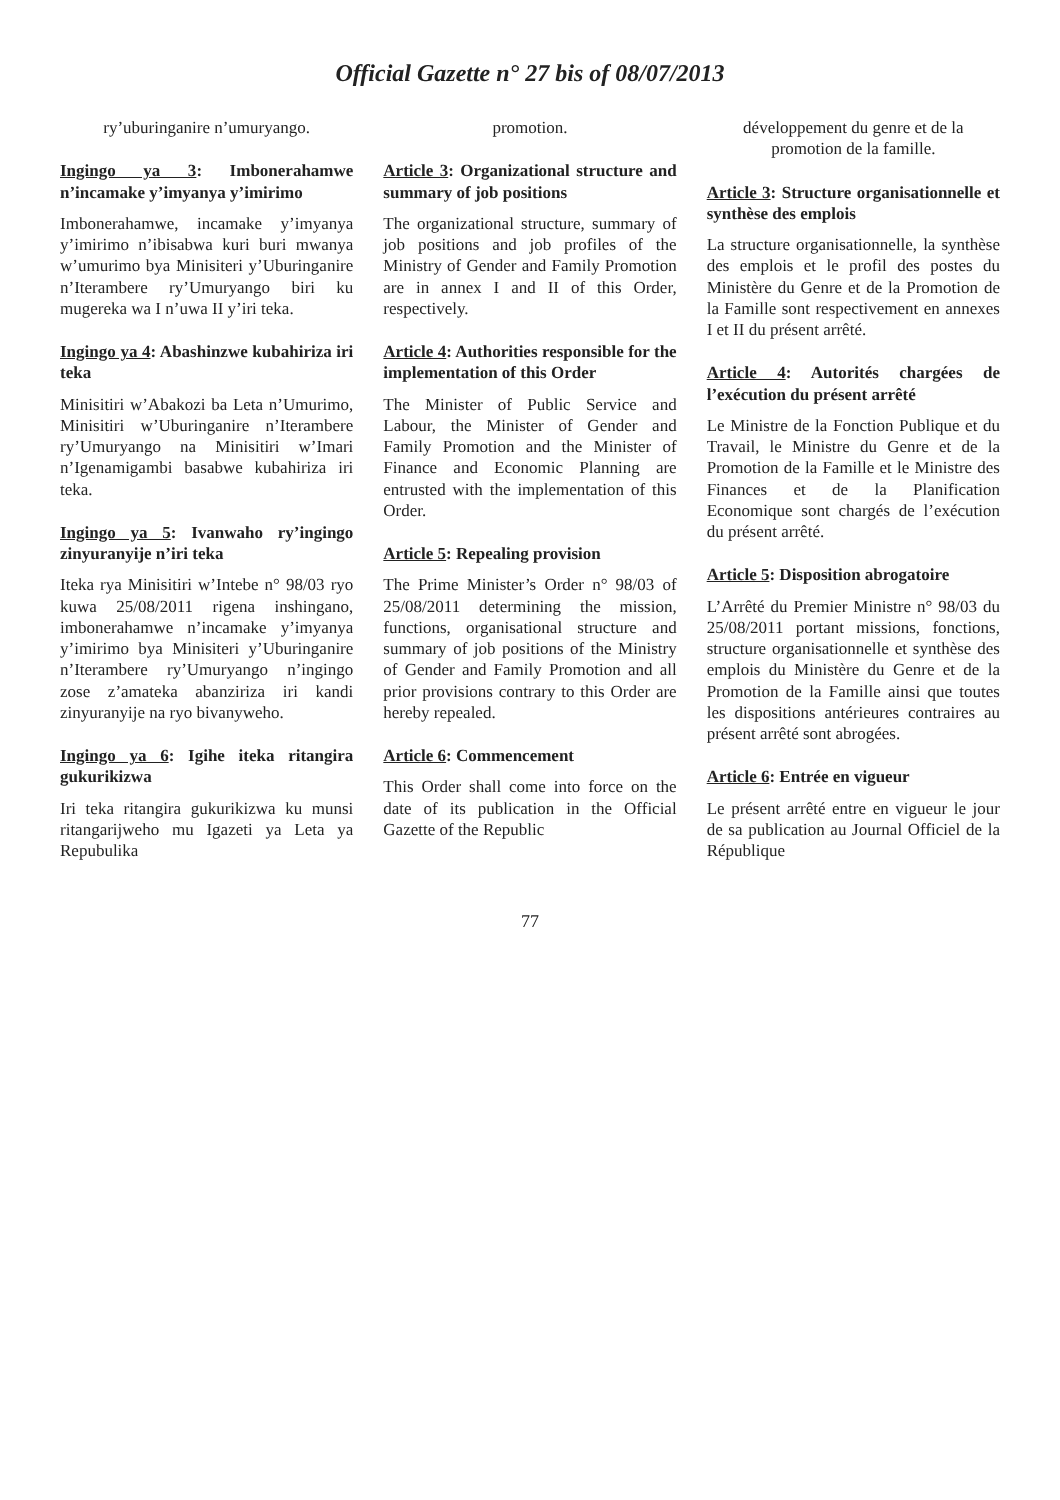Official Gazette n° 27 bis of 08/07/2013
ry’uburinganire n’umuryango.
Ingingo ya 3: Imbonerahamwe n’incamake y’imyanya y’imirimo
Imbonerahamwe, incamake y’imyanya y’imirimo n’ibisabwa kuri buri mwanya w’umurimo bya Minisiteri y’Uburinganire n’Iterambere ry’Umuryango biri ku mugereka wa I n’uwa II y’iri teka.
Ingingo ya 4: Abashinzwe kubahiriza iri teka
Minisitiri w’Abakozi ba Leta n’Umurimo, Minisitiri w’Uburinganire n’Iterambere ry’Umuryango na Minisitiri w’Imari n’Igenamigambi basabwe kubahiriza iri teka.
Ingingo ya 5: Ivanwaho ry’ingingo zinyuranyije n’iri teka
Iteka rya Minisitiri w’Intebe n° 98/03 ryo kuwa 25/08/2011 rigena inshingano, imbonerahamwe n’incamake y’imyanya y’imirimo bya Minisiteri y’Uburinganire n’Iterambere ry’Umuryango n’ingingo zose z’amateka abanziriza iri kandi zinyuranyije na ryo bivanyweho.
Ingingo ya 6: Igihe iteka ritangira gukurikizwa
Iri teka ritangira gukurikizwa ku munsi ritangarijweho mu Igazeti ya Leta ya Repubulika
promotion.
Article 3: Organizational structure and summary of job positions
The organizational structure, summary of job positions and job profiles of the Ministry of Gender and Family Promotion are in annex I and II of this Order, respectively.
Article 4: Authorities responsible for the implementation of this Order
The Minister of Public Service and Labour, the Minister of Gender and Family Promotion and the Minister of Finance and Economic Planning are entrusted with the implementation of this Order.
Article 5: Repealing provision
The Prime Minister’s Order n° 98/03 of 25/08/2011 determining the mission, functions, organisational structure and summary of job positions of the Ministry of Gender and Family Promotion and all prior provisions contrary to this Order are hereby repealed.
Article 6: Commencement
This Order shall come into force on the date of its publication in the Official Gazette of the Republic
développement du genre et de la promotion de la famille.
Article 3: Structure organisationnelle et synthèse des emplois
La structure organisationnelle, la synthèse des emplois et le profil des postes du Ministère du Genre et de la Promotion de la Famille sont respectivement en annexes I et II du présent arrêté.
Article 4: Autorités chargées de l’exécution du présent arrêté
Le Ministre de la Fonction Publique et du Travail, le Ministre du Genre et de la Promotion de la Famille et le Ministre des Finances et de la Planification Economique sont chargés de l’exécution du présent arrêté.
Article 5: Disposition abrogatoire
L’Arrêté du Premier Ministre n° 98/03 du 25/08/2011 portant missions, fonctions, structure organisationnelle et synthèse des emplois du Ministère du Genre et de la Promotion de la Famille ainsi que toutes les dispositions antérieures contraires au présent arrêté sont abrogées.
Article 6: Entrée en vigueur
Le présent arrêté entre en vigueur le jour de sa publication au Journal Officiel de la République
77